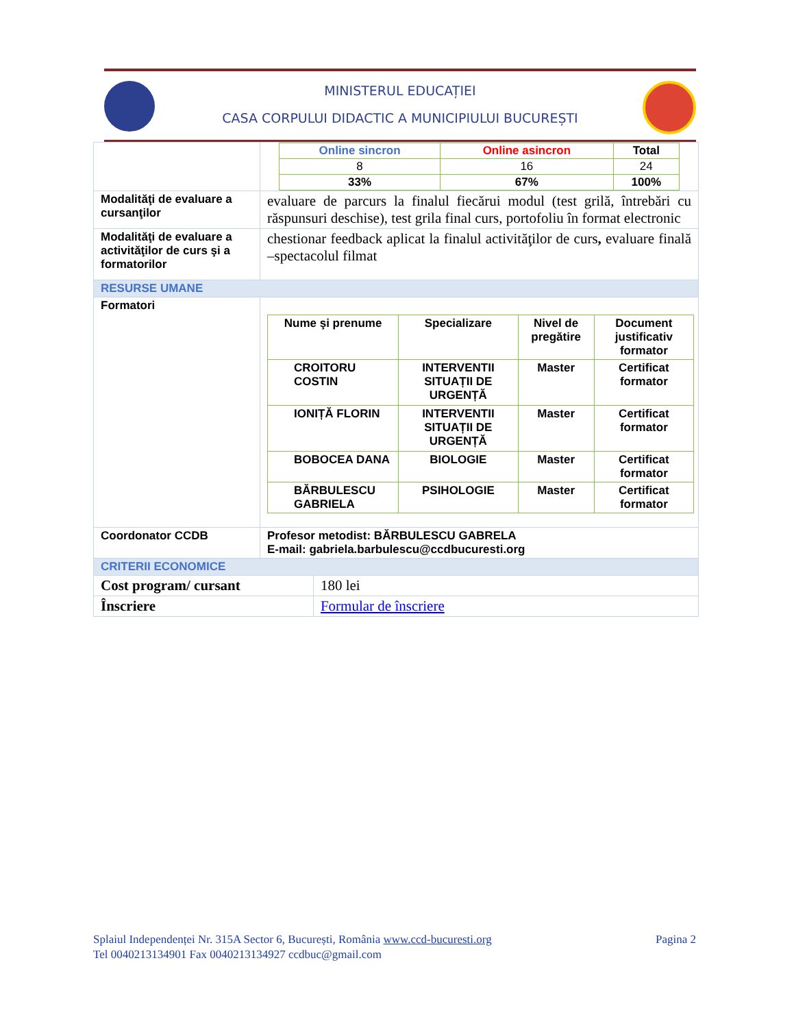MINISTERUL EDUCAȚIEI
CASA CORPULUI DIDACTIC A MUNICIPIULUI BUCUREȘTI
| | / Online sincron / Online asincron / Total / / --- / --- / --- / / 8 / 16 / 24 / / 33% / 67% / 100% / | |
| Modalităţi de evaluare a cursanţilor | evaluare de parcurs la finalul fiecărui modul (test grilă, întrebări cu răspunsuri deschise), test grila final curs, portofoliu în format electronic | |
| Modalităţi de evaluare a activităţilor de curs şi a formatorilor | chestionar feedback aplicat la finalul activităţilor de curs , evaluare finală –spectacolul filmat | |
| RESURSE UMANE | | |
| Formatori | / Nume şi prenume / Specializare / Nivel de pregătire / Document justificativ formator / / --- / --- / --- / --- / / CROITORU COSTIN / INTERVENTII SITUAȚII DE URGENȚĂ / Master / Certificat formator / / IONIȚĂ FLORIN / INTERVENTII SITUAȚII DE URGENȚĂ / Master / Certificat formator / / BOBOCEA DANA / BIOLOGIE / Master / Certificat formator / / BĂRBULESCU GABRIELA / PSIHOLOGIE / Master / Certificat formator / | |
| Coordonator CCDB | Profesor metodist: BĂRBULESCU GABRELA E-mail: gabriela.barbulescu@ccdbucuresti.org | |
| CRITERII ECONOMICE | | |
| Cost program/ cursant | | 180 lei |
| Înscriere | | Formular de înscriere |
Splaiul Independenței Nr. 315A Sector 6, București, România www.ccd-bucuresti.org Pagina 2
Tel 0040213134901 Fax 0040213134927 ccdbuc@gmail.com